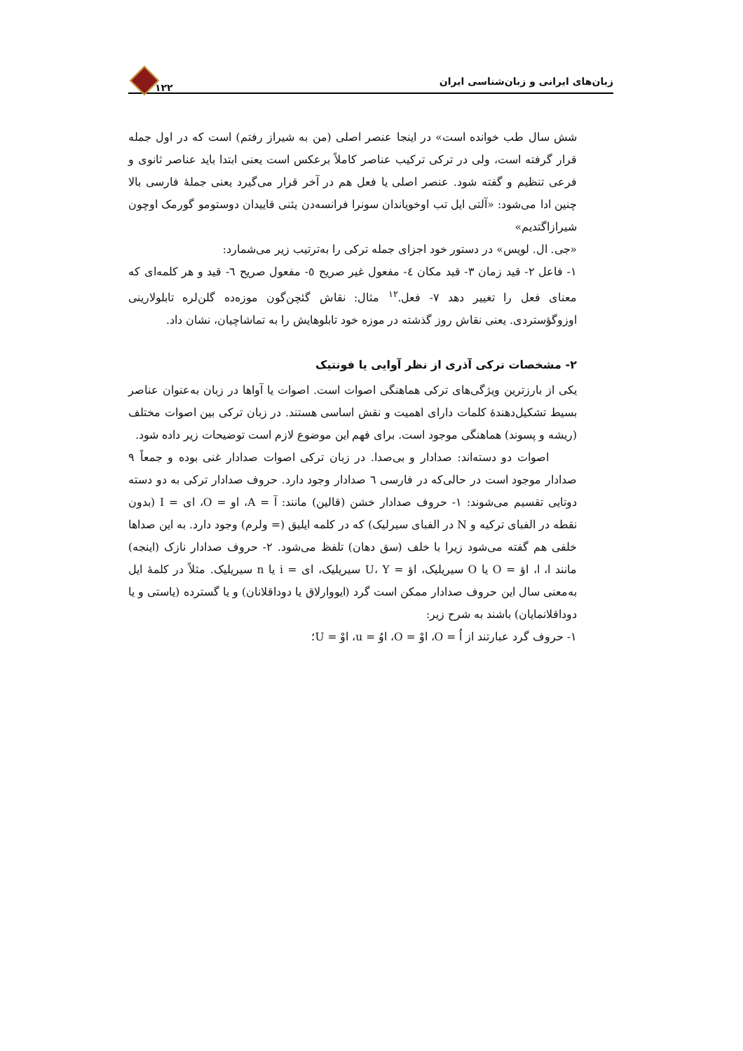زبان‌های ایرانی و زبان‌شناسی ایران ۱۲۲
شش سال طب خوانده است» در اینجا عنصر اصلی (من به شیراز رفتم) است که در اول جمله قرار گرفته است، ولی در ترکی ترکیب عناصر کاملاً برعکس است یعنی ابتدا باید عناصر ثانوی و فرعی تنظیم و گفته شود. عنصر اصلی یا فعل هم در آخر قرار می‌گیرد یعنی جملهٔ فارسی بالا چنین ادا می‌شود: «آلتی ایل تب اوخویاندان سونرا فرانسه‌دن یئنی قاییدان دوستومو گورمک اوچون شیرازاگتدیم»
«جی. ال. لویس» در دستور خود اجزای جمله ترکی را به‌ترتیب زیر می‌شمارد:
۱- فاعل ۲- قید زمان ۳- قید مکان ٤- مفعول غیر صریح ٥- مفعول صریح ٦- قید و هر کلمه‌ای که معنای فعل را تغییر دهد ۷- فعل.<sup>۱۲</sup> مثال: نقاش گئچن‌گون موزه‌ده گلن‌لره تابلولارینی اوزوگؤستردی. یعنی نقاش روز گذشته در موزه خود تابلوهایش را به تماشاچیان، نشان داد.
۲- مشخصات ترکی آذری از نظر آوایی یا فونتیک
یکی از بارزترین ویژگی‌های ترکی هماهنگی اصوات است. اصوات یا آواها در زبان به‌عنوان عناصر بسیط تشکیل‌دهندهٔ کلمات دارای اهمیت و نقش اساسی هستند. در زبان ترکی بین اصوات مختلف (ریشه و پسوند) هماهنگی موجود است. برای فهم این موضوع لازم است توضیحات زیر داده شود.
اصوات دو دسته‌اند: صدادار و بی‌صدا. در زبان ترکی اصوات صدادار غنی بوده و جمعاً ۹ صدادار موجود است در حالی‌که در فارسی ٦ صدادار وجود دارد. حروف صدادار ترکی به دو دسته دوتایی تقسیم می‌شوند: ۱- حروف صدادار خشن (قالین) مانند: آ = A، او = O، ای = I (بدون نقطه در الفبای ترکیه و N در الفبای سیرلیک) که در کلمه ایلیق (= ولرم) وجود دارد. به این صداها خلفی هم گفته می‌شود زیرا با خلف (سق دهان) تلفظ می‌شود. ۲- حروف صدادار نازک (اینجه) مانند ا، ا، اؤ = O یا O سیریلیک، اؤ = U، Y سیریلیک، ای = i یا n سیریلیک. مثلاً در کلمهٔ ایل به‌معنی سال این حروف صدادار ممکن است گرد (ایووارلاق یا دوداقلانان) و یا گسترده (یاستی و یا دوداقلانمایان) باشند به شرح زیر:
۱- حروف گرد عبارتند از اُ = O، اوْ = O، اوُ = u، اوْ = U؛